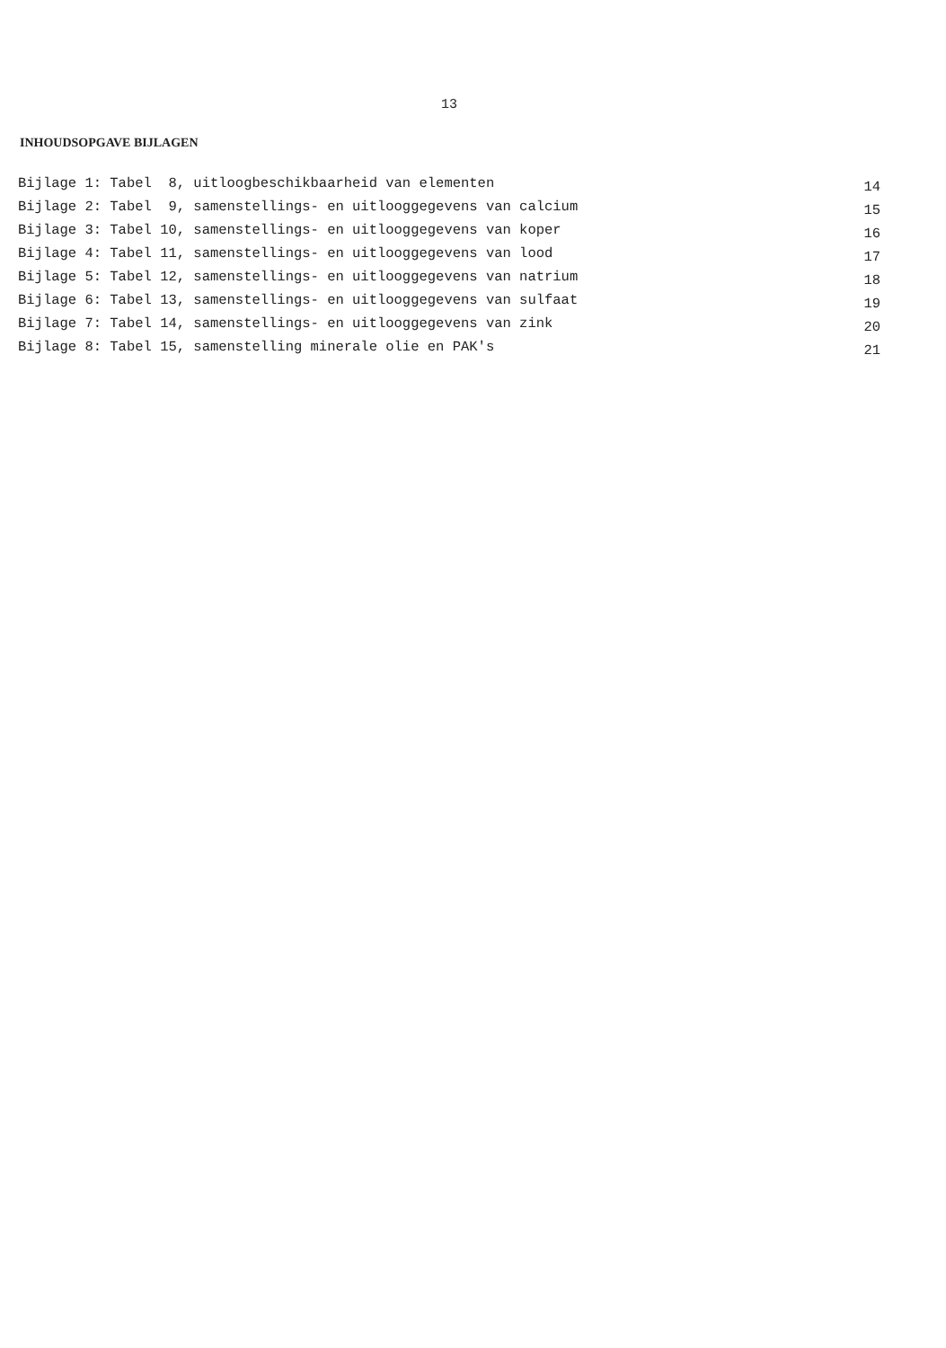13
INHOUDSOPGAVE BIJLAGEN
| Bijlage 1: Tabel 8, uitloogbeschikbaarheid van elementen | 14 |
| Bijlage 2: Tabel 9, samenstellings- en uitlooggegevens van calcium | 15 |
| Bijlage 3: Tabel 10, samenstellings- en uitlooggegevens van koper | 16 |
| Bijlage 4: Tabel 11, samenstellings- en uitlooggegevens van lood | 17 |
| Bijlage 5: Tabel 12, samenstellings- en uitlooggegevens van natrium | 18 |
| Bijlage 6: Tabel 13, samenstellings- en uitlooggegevens van sulfaat | 19 |
| Bijlage 7: Tabel 14, samenstellings- en uitlooggegevens van zink | 20 |
| Bijlage 8: Tabel 15, samenstelling minerale olie en PAK's | 21 |